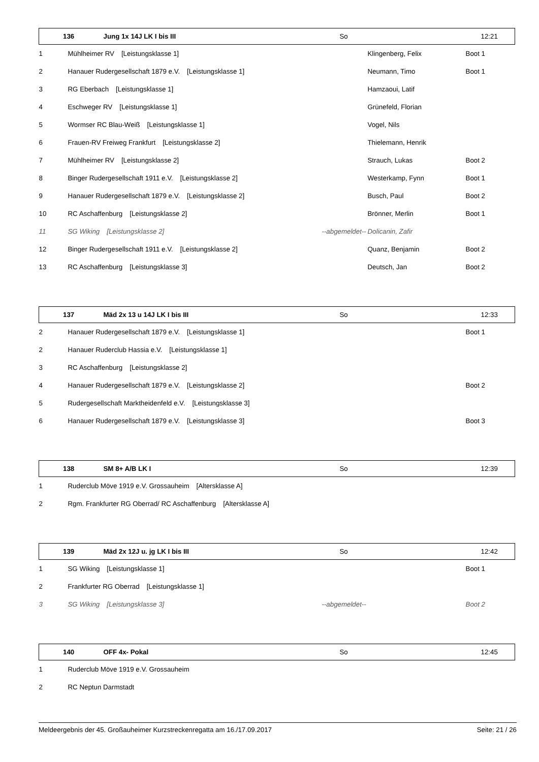| 136 | Jung 1x 14J LK I bis III | So | | 12:21 |
| --- | --- | --- | --- | --- |
| 1 | Mühlheimer RV [Leistungsklasse 1] | | Klingenberg, Felix | Boot 1 |
| 2 | Hanauer Rudergesellschaft 1879 e.V. [Leistungsklasse 1] | | Neumann, Timo | Boot 1 |
| 3 | RG Eberbach [Leistungsklasse 1] | | Hamzaoui, Latif | |
| 4 | Eschweger RV [Leistungsklasse 1] | | Grünefeld, Florian | |
| 5 | Wormser RC Blau-Weiß [Leistungsklasse 1] | | Vogel, Nils | |
| 6 | Frauen-RV Freiweg Frankfurt [Leistungsklasse 2] | | Thielemann, Henrik | |
| 7 | Mühlheimer RV [Leistungsklasse 2] | | Strauch, Lukas | Boot 2 |
| 8 | Binger Rudergesellschaft 1911 e.V. [Leistungsklasse 2] | | Westerkamp, Fynn | Boot 1 |
| 9 | Hanauer Rudergesellschaft 1879 e.V. [Leistungsklasse 2] | | Busch, Paul | Boot 2 |
| 10 | RC Aschaffenburg [Leistungsklasse 2] | | Brönner, Merlin | Boot 1 |
| 11 | SG Wiking [Leistungsklasse 2] | --abgemeldet-- | Dolicanin, Zafir | |
| 12 | Binger Rudergesellschaft 1911 e.V. [Leistungsklasse 2] | | Quanz, Benjamin | Boot 2 |
| 13 | RC Aschaffenburg [Leistungsklasse 3] | | Deutsch, Jan | Boot 2 |
| 137 | Mäd 2x 13 u 14J LK I bis III | So | | 12:33 |
| --- | --- | --- | --- | --- |
| 2 | Hanauer Rudergesellschaft 1879 e.V. [Leistungsklasse 1] | | | Boot 1 |
| 2 | Hanauer Ruderclub Hassia e.V. [Leistungsklasse 1] | | | |
| 3 | RC Aschaffenburg [Leistungsklasse 2] | | | |
| 4 | Hanauer Rudergesellschaft 1879 e.V. [Leistungsklasse 2] | | | Boot 2 |
| 5 | Rudergesellschaft Marktheidenfeld e.V. [Leistungsklasse 3] | | | |
| 6 | Hanauer Rudergesellschaft 1879 e.V. [Leistungsklasse 3] | | | Boot 3 |
| 138 | SM 8+ A/B LK I | So | | 12:39 |
| --- | --- | --- | --- | --- |
| 1 | Ruderclub Möve 1919 e.V. Grossauheim [Altersklasse A] | | | |
| 2 | Rgm. Frankfurter RG Oberrad/ RC Aschaffenburg [Altersklasse A] | | | |
| 139 | Mäd 2x 12J u. jg LK I bis III | So | | 12:42 |
| --- | --- | --- | --- | --- |
| 1 | SG Wiking [Leistungsklasse 1] | | | Boot 1 |
| 2 | Frankfurter RG Oberrad [Leistungsklasse 1] | | | |
| 3 | SG Wiking [Leistungsklasse 3] | --abgemeldet-- | | Boot 2 |
| 140 | OFF 4x- Pokal | So | | 12:45 |
| --- | --- | --- | --- | --- |
| 1 | Ruderclub Möve 1919 e.V. Grossauheim | | | |
| 2 | RC Neptun Darmstadt | | | |
Meldeergebnis der 45. Großauheimer Kurzstreckenregatta am 16./17.09.2017 Seite: 21 / 26